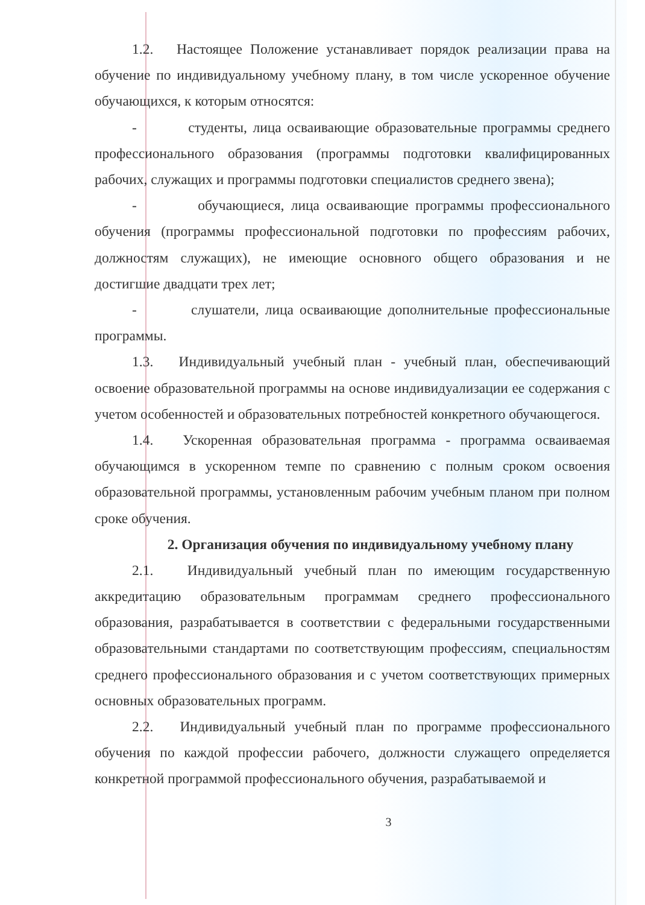1.2. Настоящее Положение устанавливает порядок реализации права на обучение по индивидуальному учебному плану, в том числе ускоренное обучение обучающихся, к которым относятся:
- студенты, лица осваивающие образовательные программы среднего профессионального образования (программы подготовки квалифицированных рабочих, служащих и программы подготовки специалистов среднего звена);
- обучающиеся, лица осваивающие программы профессионального обучения (программы профессиональной подготовки по профессиям рабочих, должностям служащих), не имеющие основного общего образования и не достигшие двадцати трех лет;
- слушатели, лица осваивающие дополнительные профессиональные программы.
1.3. Индивидуальный учебный план - учебный план, обеспечивающий освоение образовательной программы на основе индивидуализации ее содержания с учетом особенностей и образовательных потребностей конкретного обучающегося.
1.4. Ускоренная образовательная программа - программа осваиваемая обучающимся в ускоренном темпе по сравнению с полным сроком освоения образовательной программы, установленным рабочим учебным планом при полном сроке обучения.
2. Организация обучения по индивидуальному учебному плану
2.1. Индивидуальный учебный план по имеющим государственную аккредитацию образовательным программам среднего профессионального образования, разрабатывается в соответствии с федеральными государственными образовательными стандартами по соответствующим профессиям, специальностям среднего профессионального образования и с учетом соответствующих примерных основных образовательных программ.
2.2. Индивидуальный учебный план по программе профессионального обучения по каждой профессии рабочего, должности служащего определяется конкретной программой профессионального обучения, разрабатываемой и
3